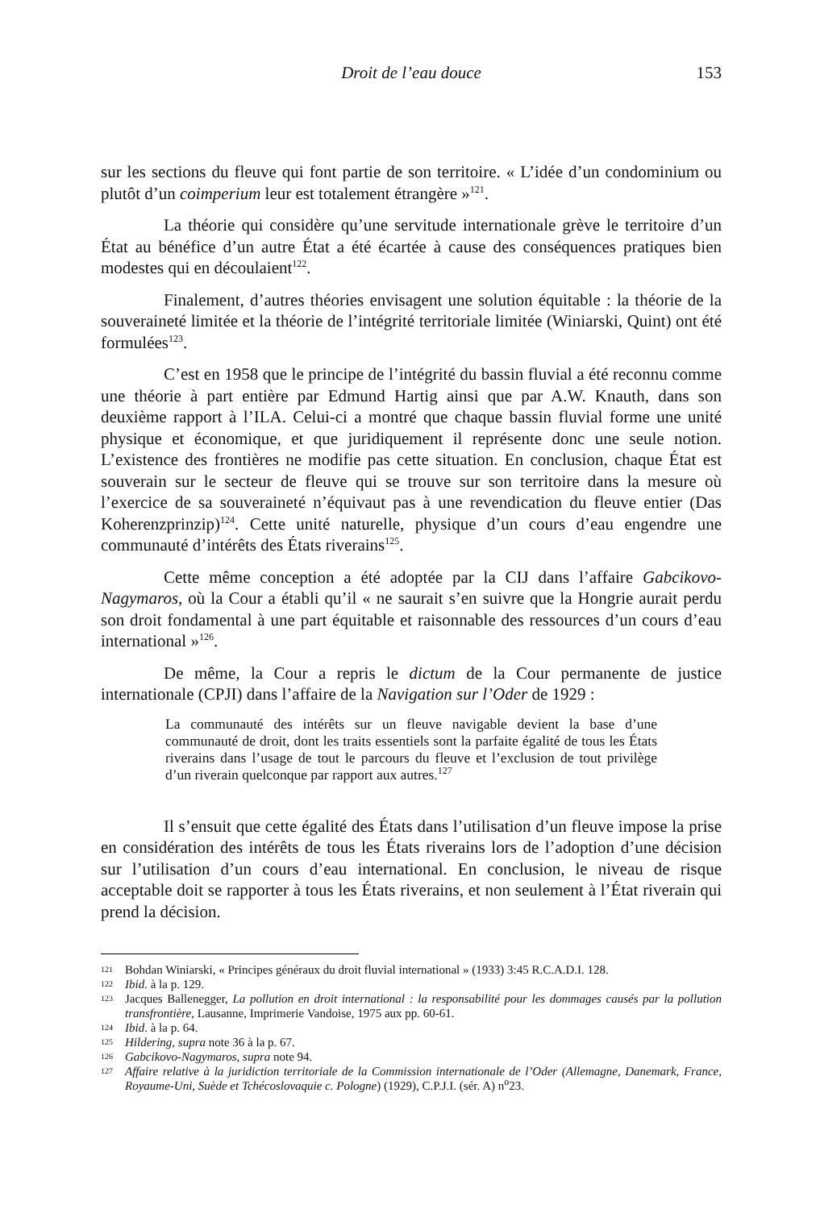Droit de l’eau douce
153
sur les sections du fleuve qui font partie de son territoire. « L’idée d’un condominium ou plutôt d’un coimperium leur est totalement étrangère »<sup>121</sup>.
La théorie qui considère qu’une servitude internationale grève le territoire d’un État au bénéfice d’un autre État a été écartée à cause des conséquences pratiques bien modestes qui en découlaient<sup>122</sup>.
Finalement, d’autres théories envisagent une solution équitable : la théorie de la souveraineté limitée et la théorie de l’intégrité territoriale limitée (Winiarski, Quint) ont été formulées<sup>123</sup>.
C’est en 1958 que le principe de l’intégrité du bassin fluvial a été reconnu comme une théorie à part entière par Edmund Hartig ainsi que par A.W. Knauth, dans son deuxième rapport à l’ILA. Celui-ci a montré que chaque bassin fluvial forme une unité physique et économique, et que juridiquement il représente donc une seule notion. L’existence des frontières ne modifie pas cette situation. En conclusion, chaque État est souverain sur le secteur de fleuve qui se trouve sur son territoire dans la mesure où l’exercice de sa souveraineté n’équivaut pas à une revendication du fleuve entier (Das Koherenzprinzip)<sup>124</sup>. Cette unité naturelle, physique d’un cours d’eau engendre une communauté d’intérêts des États riverains<sup>125</sup>.
Cette même conception a été adoptée par la CIJ dans l’affaire Gabcikovo-Nagymaros, où la Cour a établi qu’il « ne saurait s’en suivre que la Hongrie aurait perdu son droit fondamental à une part équitable et raisonnable des ressources d’un cours d’eau international »<sup>126</sup>.
De même, la Cour a repris le dictum de la Cour permanente de justice internationale (CPJI) dans l’affaire de la Navigation sur l’Oder de 1929 :
La communauté des intérêts sur un fleuve navigable devient la base d’une communauté de droit, dont les traits essentiels sont la parfaite égalité de tous les États riverains dans l’usage de tout le parcours du fleuve et l’exclusion de tout privilège d’un riverain quelconque par rapport aux autres.<sup>127</sup>
Il s’ensuit que cette égalité des États dans l’utilisation d’un fleuve impose la prise en considération des intérêts de tous les États riverains lors de l’adoption d’une décision sur l’utilisation d’un cours d’eau international. En conclusion, le niveau de risque acceptable doit se rapporter à tous les États riverains, et non seulement à l’État riverain qui prend la décision.
121 Bohdan Winiarski, « Principes généraux du droit fluvial international » (1933) 3:45 R.C.A.D.I. 128.
122 Ibid. à la p. 129.
123 Jacques Ballenegger, La pollution en droit international : la responsabilité pour les dommages causés par la pollution transfrontière, Lausanne, Imprimerie Vandoise, 1975 aux pp. 60-61.
124 Ibid. à la p. 64.
125 Hildering, supra note 36 à la p. 67.
126 Gabcikovo-Nagymaros, supra note 94.
127 Affaire relative à la juridiction territoriale de la Commission internationale de l’Oder (Allemagne, Danemark, France, Royaume-Uni, Suède et Tchécoslovaquie c. Pologne) (1929), C.P.J.I. (sér. A) n<sup>o</sup>23.